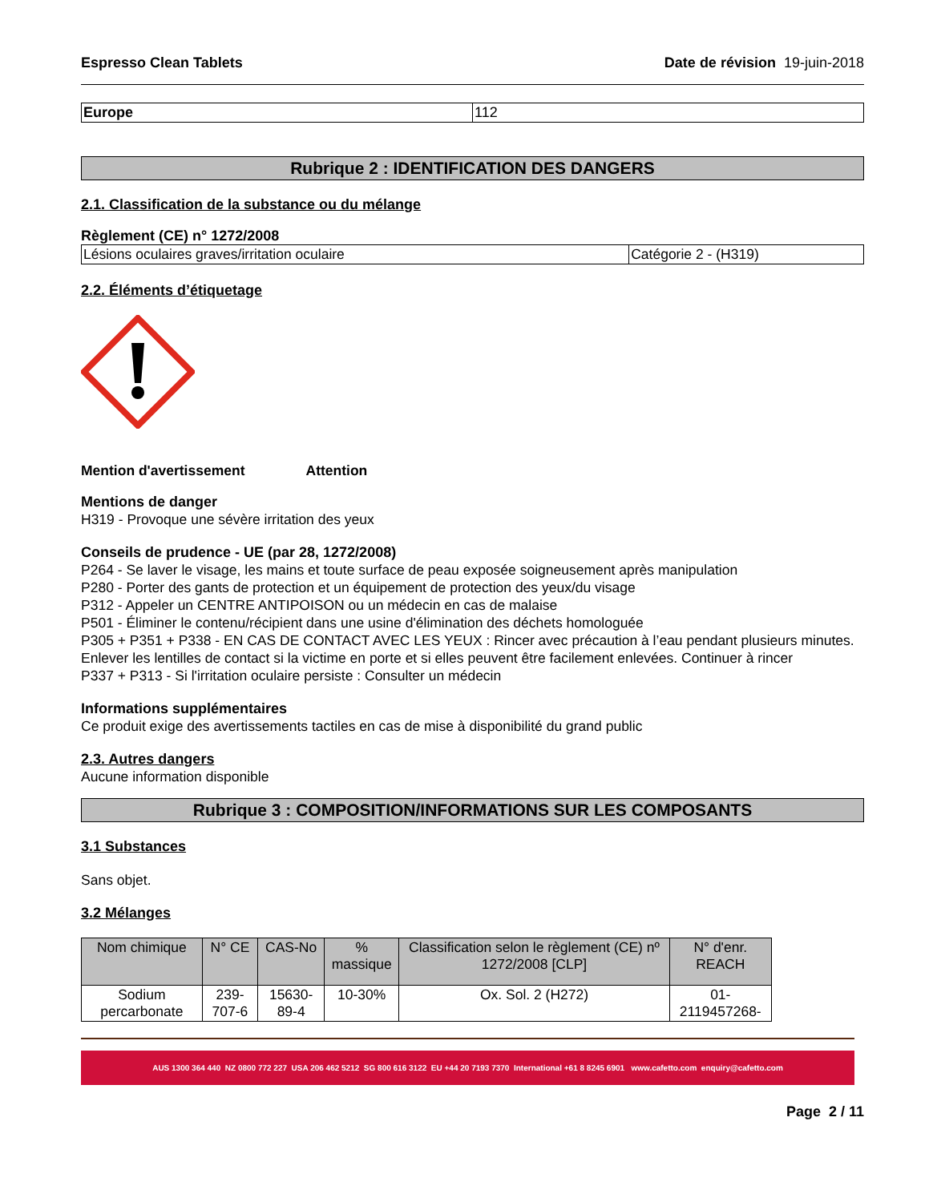Espresso Clean Tablets Date de révision 19-juin-2018
| Europe | 112 |
Rubrique 2 : IDENTIFICATION DES DANGERS
2.1. Classification de la substance ou du mélange
Règlement (CE) n° 1272/2008
| Lésions oculaires graves/irritation oculaire | Catégorie 2 - (H319) |
2.2. Éléments d’étiquetage
Mention d'avertissement Attention
Mentions de danger
H319 - Provoque une sévère irritation des yeux
Conseils de prudence - UE (par 28, 1272/2008)
P264 - Se laver le visage, les mains et toute surface de peau exposée soigneusement après manipulation
P280 - Porter des gants de protection et un équipement de protection des yeux/du visage
P312 - Appeler un CENTRE ANTIPOISON ou un médecin en cas de malaise
P501 - Éliminer le contenu/récipient dans une usine d'élimination des déchets homologuée
P305 + P351 + P338 - EN CAS DE CONTACT AVEC LES YEUX : Rincer avec précaution à l’eau pendant plusieurs minutes. Enlever les lentilles de contact si la victime en porte et si elles peuvent être facilement enlevées. Continuer à rincer
P337 + P313 - Si l'irritation oculaire persiste : Consulter un médecin
Informations supplémentaires
Ce produit exige des avertissements tactiles en cas de mise à disponibilité du grand public
2.3. Autres dangers
Aucune information disponible
Rubrique 3 : COMPOSITION/INFORMATIONS SUR LES COMPOSANTS
3.1 Substances
Sans objet.
3.2 Mélanges
| Nom chimique | N° CE | CAS-No | % massique | Classification selon le règlement (CE) nº 1272/2008 [CLP] | N° d'enr. REACH |
| --- | --- | --- | --- | --- | --- |
| Sodium percarbonate | 239-707-6 | 15630-89-4 | 10-30% | Ox. Sol. 2 (H272) | 01-2119457268- |
AUS 1300 364 440 NZ 0800 772 227 USA 206 462 5212 SG 800 616 3122 EU +44 20 7193 7370 International +61 8 8245 6901 www.cafetto.com enquiry@cafetto.com
Page 2 / 11